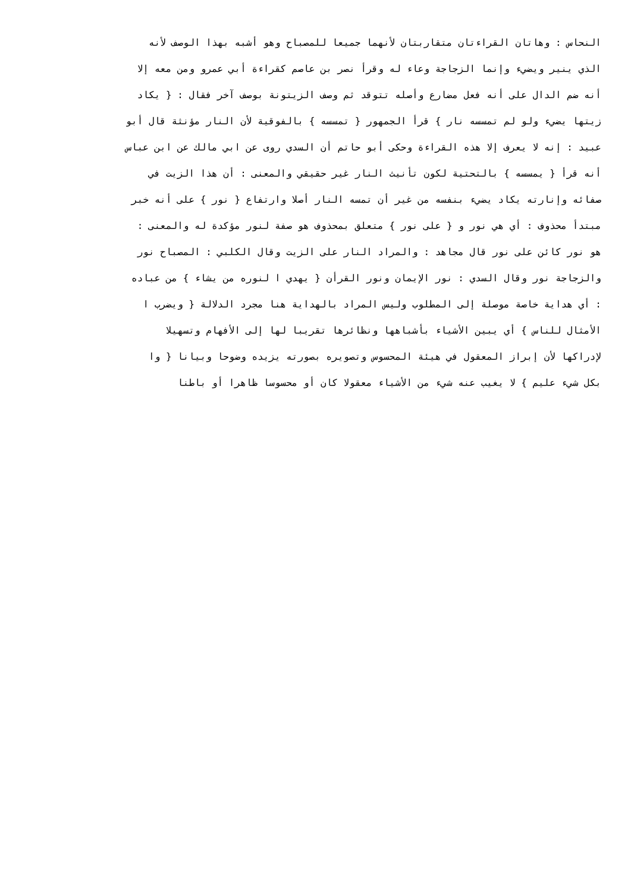النحاس : وهاتان القراءتان متقاربتان لأنهما جميعا للمصباح وهو أشبه بهذا الوصف لأنه
الذي ينير ويضيء وإنما الزجاجة وعاء له وقرأ نصر بن عاصم كقراءة أبي عمرو ومن معه إلا
أنه ضم الدال على أنه فعل مضارع وأصله تتوقد ثم وصف الزيتونة بوصف آخر فقال : { يكاد
زيتها يضيء ولو لم تمسسه نار } قرأ الجمهور { تمسسه } بالفوقية لأن النار مؤنثة قال أبو
عبيد : إنه لا يعرف إلا هذه القراءة وحكى أبو حاتم أن السدي روى عن ابي مالك عن ابن عباس
أنه قرأ { يمسسه } بالتحتية لكون تأنيث النار غير حقيقي والمعنى : أن هذا الزيت في
صفائه وإنارته يكاد يضيء بنفسه من غير أن تمسه النار أصلا وارتفاع { نور } على أنه خبر
مبتدأ محذوف : أي هي نور و { على نور } متعلق بمحذوف هو صفة لنور مؤكدة له والمعنى :
هو نور كائن على نور قال مجاهد : والمراد النار على الزيت وقال الكلبي : المصباح نور
والزجاجة نور وقال السدي : نور الإيمان ونور القرأن { يهدي ا لنوره من يشاء } من عباده
: أي هداية خاصة موصلة إلى المطلوب وليس المراد بالهداية هنا مجرد الدلالة { ويضرب ا
الأمثال للناس } أي يبين الأشياء بأشباهها ونظائرها تقريبا لها إلى الأفهام وتسهيلا
لإدراكها لأن إبراز المعقول في هيئة المحسوس وتصويره بصورته يزيده وضوحا وبيانا { وا
بكل شيء عليم } لا يغيب عنه شيء من الأشياء معقولا كان أو محسوسا ظاهرا أو باطنا